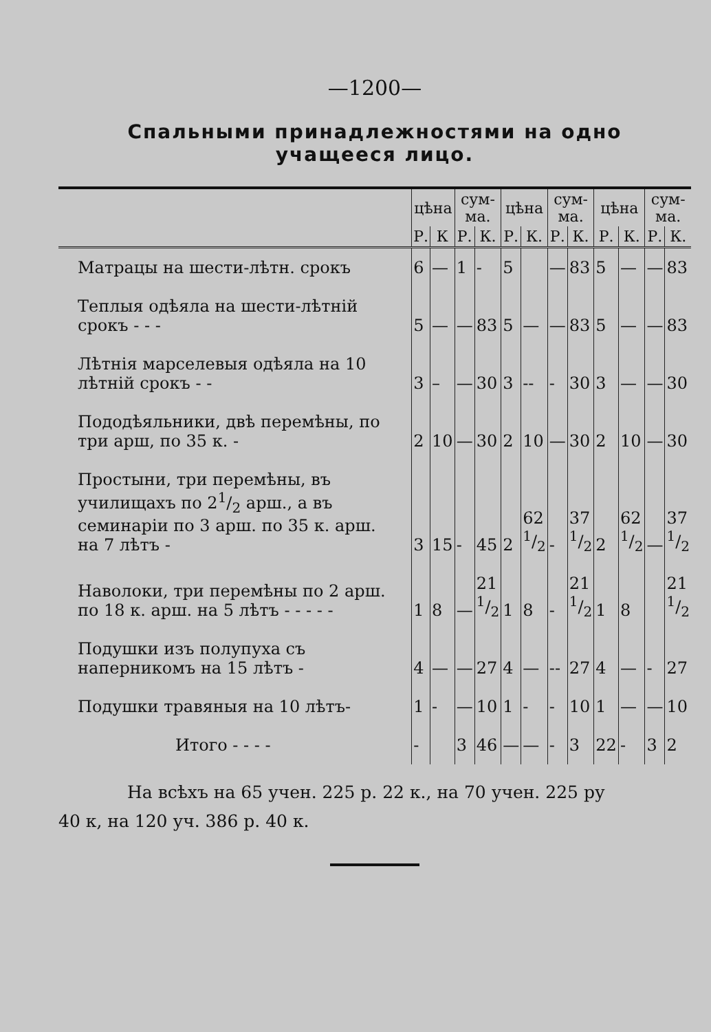—1200—
Спальными принадлежностями на одно
учащееся лицо.
| | цѣна | | сум- ма. | | цѣна | | сум- ма. | | цѣна | | сум- ма. | |
| --- | --- | --- | --- | --- | --- | --- | --- | --- | --- | --- | --- | --- |
| | Р. | К | Р. | К. | Р. | К. | Р. | К. | Р. | К. | Р. | К. |
| Матрацы на шести-лѣтн. срокъ | 6 | — | 1 | - | 5 | | — | 83 | 5 | — | — | 83 |
| Теплыя одѣяла на шести-лѣтній срокъ - - - | 5 | — | — | 83 | 5 | — | — | 83 | 5 | — | — | 83 |
| Лѣтнія марселевыя одѣяла на 10 лѣтній срокъ - - | 3 | – | — | 30 | 3 | -- | - | 30 | 3 | — | — | 30 |
| Пододѣяльники, двѣ перемѣны, по три арш, по 35 к. - | 2 | 10 | — | 30 | 2 | 10 | — | 30 | 2 | 10 | — | 30 |
| Простыни, три перемѣны, въ училищахъ по 21/2 арш., а въ семинаріи по 3 арш. по 35 к. арш. на 7 лѣтъ - | 3 | 15 | - | 45 | 2 | 62 1/2 | - | 37 1/2 | 2 | 62 1/2 | — | 37 1/2 |
| Наволоки, три перемѣны по 2 арш. по 18 к. арш. на 5 лѣтъ - - - - - | 1 | 8 | — | 21 1/2 | 1 | 8 | - | 21 1/2 | 1 | 8 | | 21 1/2 |
| Подушки изъ полупуха съ наперникомъ на 15 лѣтъ - | 4 | — | — | 27 | 4 | — | -- | 27 | 4 | — | - | 27 |
| Подушки травяныя на 10 лѣтъ- | 1 | - | — | 10 | 1 | - | - | 10 | 1 | — | — | 10 |
| Итого - - - - | - | | 3 | 46 | — | — | - | 3 | 22 | - | 3 | 2 |
На всѣхъ на 65 учен. 225 р. 22 к., на 70 учен. 225 ру
40 к, на 120 уч. 386 р. 40 к.